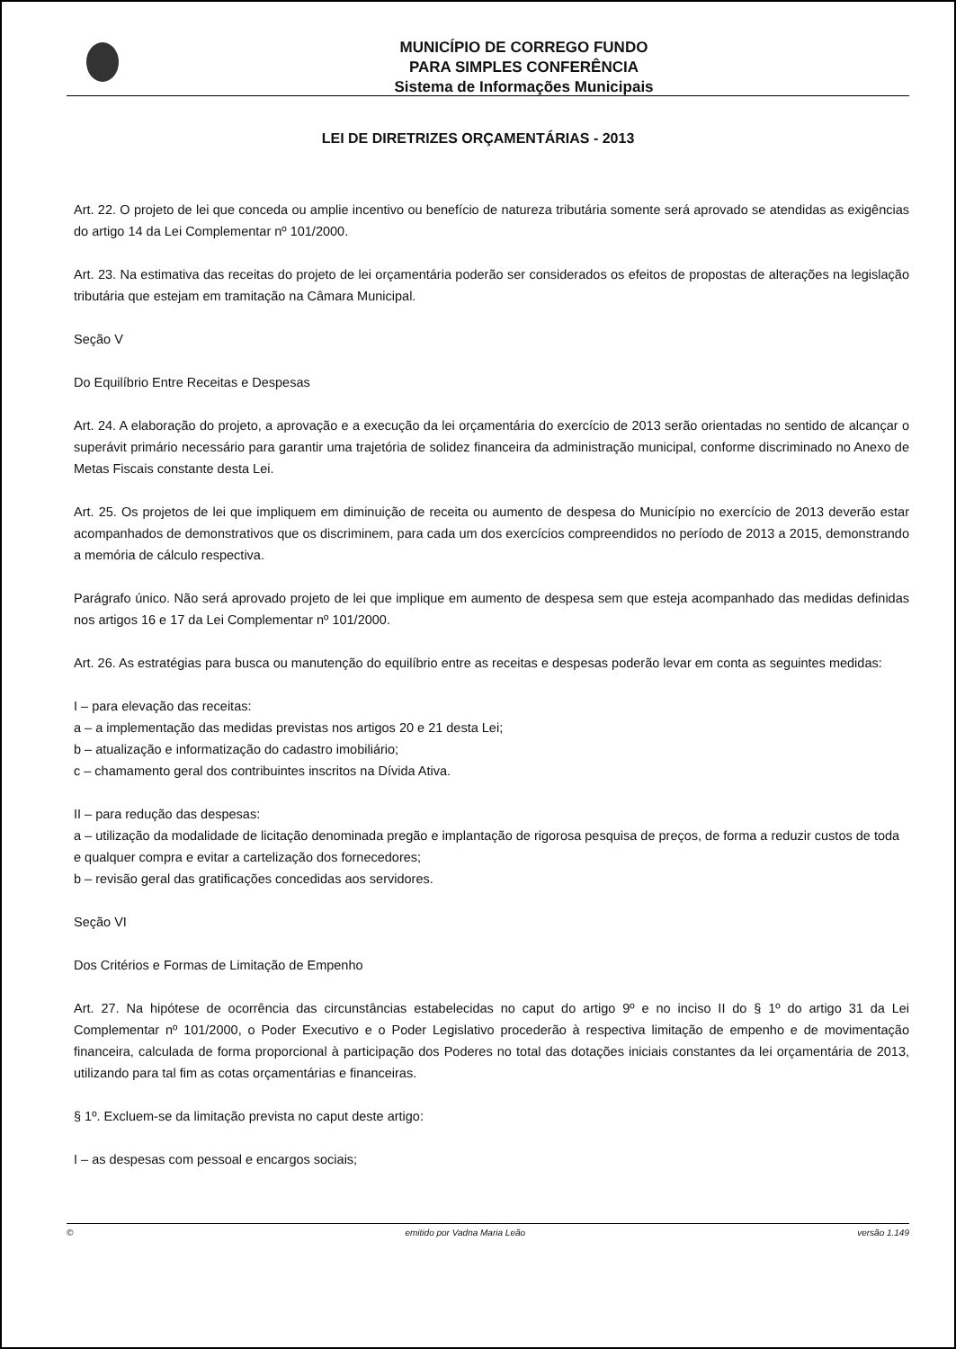MUNICÍPIO DE CORREGO FUNDO
PARA SIMPLES CONFERÊNCIA
Sistema de Informações Municipais
LEI DE DIRETRIZES ORÇAMENTÁRIAS - 2013
Art. 22. O projeto de lei que conceda ou amplie incentivo ou benefício de natureza tributária somente será aprovado se atendidas as exigências do artigo 14 da Lei Complementar nº 101/2000.
Art. 23. Na estimativa das receitas do projeto de lei orçamentária poderão ser considerados os efeitos de propostas de alterações na legislação tributária que estejam em tramitação na Câmara Municipal.
Seção V
Do Equilíbrio Entre Receitas e Despesas
Art. 24. A elaboração do projeto, a aprovação e a execução da lei orçamentária do exercício de 2013 serão orientadas no sentido de alcançar o superávit primário necessário para garantir uma trajetória de solidez financeira da administração municipal, conforme discriminado no Anexo de Metas Fiscais constante desta Lei.
Art. 25. Os projetos de lei que impliquem em diminuição de receita ou aumento de despesa do Município no exercício de 2013 deverão estar acompanhados de demonstrativos que os discriminem, para cada um dos exercícios compreendidos no período de 2013 a 2015, demonstrando a memória de cálculo respectiva.
Parágrafo único. Não será aprovado projeto de lei que implique em aumento de despesa sem que esteja acompanhado das medidas definidas nos artigos 16 e 17 da Lei Complementar nº 101/2000.
Art. 26. As estratégias para busca ou manutenção do equilíbrio entre as receitas e despesas poderão levar em conta as seguintes medidas:
I – para elevação das receitas:
a – a implementação das medidas previstas nos artigos 20 e 21 desta Lei;
b – atualização e informatização do cadastro imobiliário;
c – chamamento geral dos contribuintes inscritos na Dívida Ativa.
II – para redução das despesas:
a – utilização da modalidade de licitação denominada pregão e implantação de rigorosa pesquisa de preços, de forma a reduzir custos de toda e qualquer compra e evitar a cartelização dos fornecedores;
b – revisão geral das gratificações concedidas aos servidores.
Seção VI
Dos Critérios e Formas de Limitação de Empenho
Art. 27. Na hipótese de ocorrência das circunstâncias estabelecidas no caput do artigo 9º e no inciso II do § 1º do artigo 31 da Lei Complementar nº 101/2000, o Poder Executivo e o Poder Legislativo procederão à respectiva limitação de empenho e de movimentação financeira, calculada de forma proporcional à participação dos Poderes no total das dotações iniciais constantes da lei orçamentária de 2013, utilizando para tal fim as cotas orçamentárias e financeiras.
§ 1º. Excluem-se da limitação prevista no caput deste artigo:
I – as despesas com pessoal e encargos sociais;
© emitido por Vadna Maria Leão versão 1.149